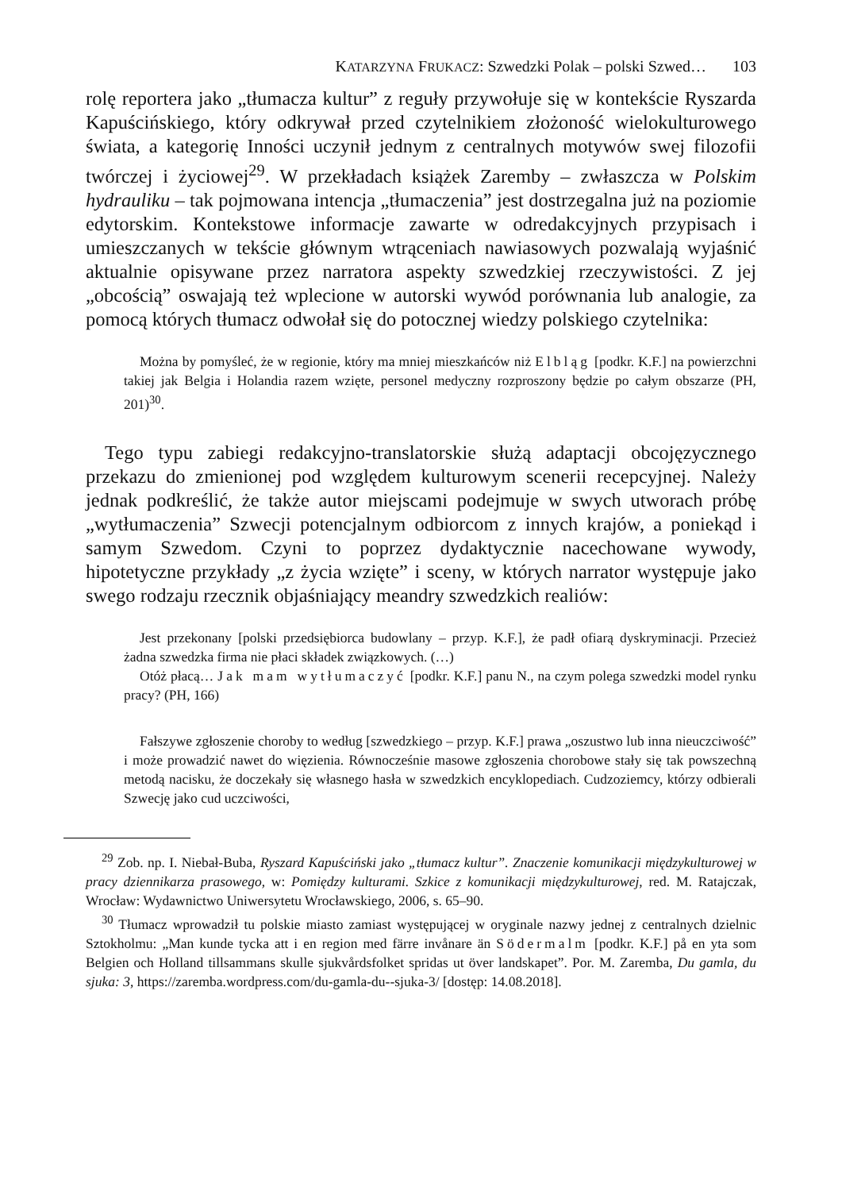KATARZYNA FRUKACZ: Szwedzki Polak – polski Szwed… 103
rolę reportera jako „tłumacza kultur” z reguły przywołuje się w kontekście Ryszarda Kapuścińskiego, który odkrywał przed czytelnikiem złożoność wielokulturowego świata, a kategorię Inności uczynił jednym z centralnych motywów swej filozofii twórczej i życiowej<sup>29</sup>. W przekładach książek Zaremby – zwłaszcza w Polskim hydrauliku – tak pojmowana intencja „tłumaczenia” jest dostrzegalna już na poziomie edytorskim. Kontekstowe informacje zawarte w odredakcyjnych przypisach i umieszczanych w tekście głównym wtrąceniach nawiasowych pozwalają wyjaśnić aktualnie opisywane przez narratora aspekty szwedzkiej rzeczywistości. Z jej „obcością” oswajają też wplecione w autorski wywód porównania lub analogie, za pomocą których tłumacz odwołał się do potocznej wiedzy polskiego czytelnika:
Można by pomyśleć, że w regionie, który ma mniej mieszkańców niż Elbląg [podkr. K.F.] na powierzchni takiej jak Belgia i Holandia razem wzięte, personel medyczny rozproszony będzie po całym obszarze (PH, 201)<sup>30</sup>.
Tego typu zabiegi redakcyjno-translatorskie służą adaptacji obcojęzycznego przekazu do zmienionej pod względem kulturowym scenerii recepcyjnej. Należy jednak podkreślić, że także autor miejscami podejmuje w swych utworach próbę „wytłumaczenia” Szwecji potencjalnym odbiorcom z innych krajów, a poniekąd i samym Szwedom. Czyni to poprzez dydaktycznie nacechowane wywody, hipotetyczne przykłady „z życia wzięte” i sceny, w których narrator występuje jako swego rodzaju rzecznik objaśniający meandry szwedzkich realiów:
Jest przekonany [polski przedsiębiorca budowlany – przyp. K.F.], że padł ofiarą dyskryminacji. Przecież żadna szwedzka firma nie płaci składek związkowych. (…)
Otóż płacą… Jak mam wytłumaczyć [podkr. K.F.] panu N., na czym polega szwedzki model rynku pracy? (PH, 166)
Fałszywe zgłoszenie choroby to według [szwedzkiego – przyp. K.F.] prawa „oszustwo lub inna nieuczciwość” i może prowadzić nawet do więzienia. Równocześnie masowe zgłoszenia chorobowe stały się tak powszechną metodą nacisku, że doczekały się własnego hasła w szwedzkich encyklopediach. Cudzoziemcy, którzy odbierali Szwecję jako cud uczciwości,
<sup>29</sup> Zob. np. I. Niebał-Buba, Ryszard Kapuściński jako „tłumacz kultur”. Znaczenie komunikacji międzykulturowej w pracy dziennikarza prasowego, w: Pomiędzy kulturami. Szkice z komunikacji międzykulturowej, red. M. Ratajczak, Wrocław: Wydawnictwo Uniwersytetu Wrocławskiego, 2006, s. 65–90.
<sup>30</sup> Tłumacz wprowadził tu polskie miasto zamiast występującej w oryginale nazwy jednej z centralnych dzielnic Sztokholmu: „Man kunde tycka att i en region med färre invånare än Södermalm [podkr. K.F.] på en yta som Belgien och Holland tillsammans skulle sjukvårdsfolket spridas ut över landskapet”. Por. M. Zaremba, Du gamla, du sjuka: 3, https://zaremba.wordpress.com/du-gamla-du--sjuka-3/ [dostęp: 14.08.2018].